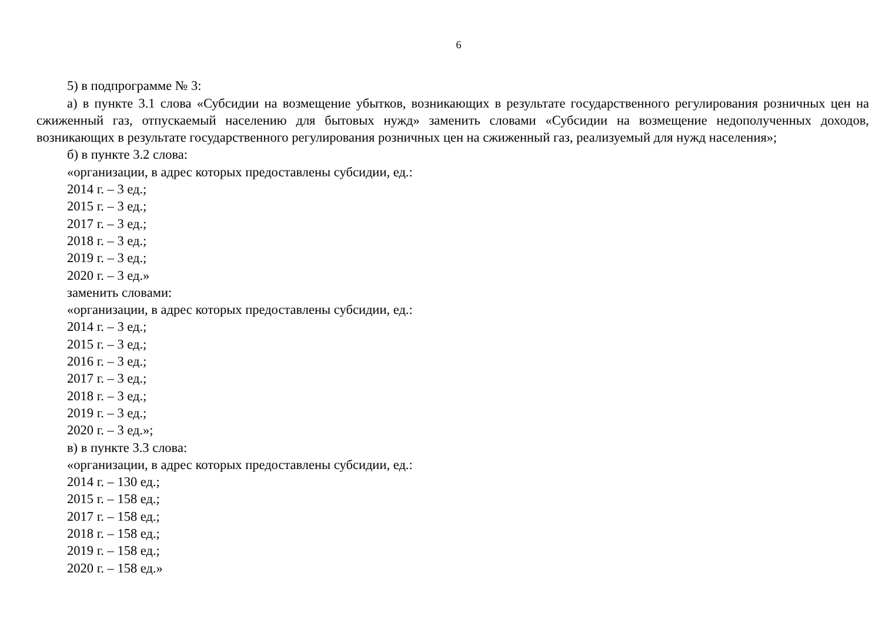6
5) в подпрограмме № 3:
а) в пункте 3.1 слова «Субсидии на возмещение убытков, возникающих в результате государственного регулирования розничных цен на сжиженный газ, отпускаемый населению для бытовых нужд» заменить словами «Субсидии на возмещение недополученных доходов, возникающих в результате государственного регулирования розничных цен на сжиженный газ, реализуемый для нужд населения»;
б) в пункте 3.2 слова:
«организации, в адрес которых предоставлены субсидии, ед.:
2014 г. – 3 ед.;
2015 г. – 3 ед.;
2017 г. – 3 ед.;
2018 г. – 3 ед.;
2019 г. – 3 ед.;
2020 г. – 3 ед.»
заменить словами:
«организации, в адрес которых предоставлены субсидии, ед.:
2014 г. – 3 ед.;
2015 г. – 3 ед.;
2016 г. – 3 ед.;
2017 г. – 3 ед.;
2018 г. – 3 ед.;
2019 г. – 3 ед.;
2020 г. – 3 ед.»;
в) в пункте 3.3 слова:
«организации, в адрес которых предоставлены субсидии, ед.:
2014 г. – 130 ед.;
2015 г. – 158 ед.;
2017 г. – 158 ед.;
2018 г. – 158 ед.;
2019 г. – 158 ед.;
2020 г. – 158 ед.»